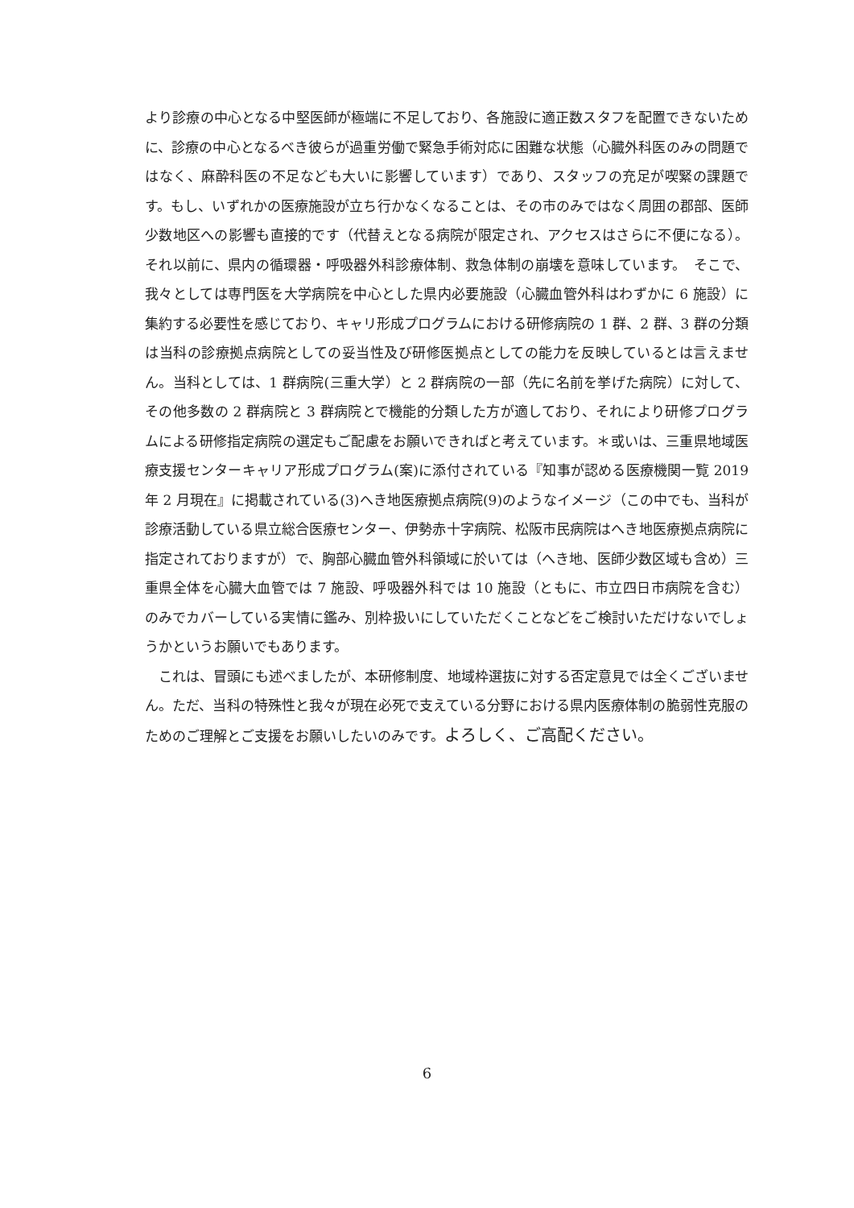より診療の中心となる中堅医師が極端に不足しており、各施設に適正数スタフを配置できないために、診療の中心となるべき彼らが過重労働で緊急手術対応に困難な状態（心臓外科医のみの問題ではなく、麻酔科医の不足なども大いに影響しています）であり、スタッフの充足が喫緊の課題です。もし、いずれかの医療施設が立ち行かなくなることは、その市のみではなく周囲の郡部、医師少数地区への影響も直接的です（代替えとなる病院が限定され、アクセスはさらに不便になる）。それ以前に、県内の循環器・呼吸器外科診療体制、救急体制の崩壊を意味しています。　そこで、我々としては専門医を大学病院を中心とした県内必要施設（心臓血管外科はわずかに 6 施設）に集約する必要性を感じており、キャリ形成プログラムにおける研修病院の 1 群、2 群、3 群の分類は当科の診療拠点病院としての妥当性及び研修医拠点としての能力を反映しているとは言えません。当科としては、1 群病院(三重大学）と 2 群病院の一部（先に名前を挙げた病院）に対して、その他多数の 2 群病院と 3 群病院とで機能的分類した方が適しており、それにより研修プログラムによる研修指定病院の選定もご配慮をお願いできればと考えています。＊或いは、三重県地域医療支援センターキャリア形成プログラム(案)に添付されている『知事が認める医療機関一覧 2019 年 2 月現在』に掲載されている(3)へき地医療拠点病院(9)のようなイメージ（この中でも、当科が診療活動している県立総合医療センター、伊勢赤十字病院、松阪市民病院はへき地医療拠点病院に指定されておりますが）で、胸部心臓血管外科領域に於いては（へき地、医師少数区域も含め）三重県全体を心臓大血管では 7 施設、呼吸器外科では 10 施設（ともに、市立四日市病院を含む）のみでカバーしている実情に鑑み、別枠扱いにしていただくことなどをご検討いただけないでしょうかというお願いでもあります。
　これは、冒頭にも述べましたが、本研修制度、地域枠選抜に対する否定意見では全くございません。ただ、当科の特殊性と我々が現在必死で支えている分野における県内医療体制の脆弱性克服のためのご理解とご支援をお願いしたいのみです。よろしく、ご高配ください。
6